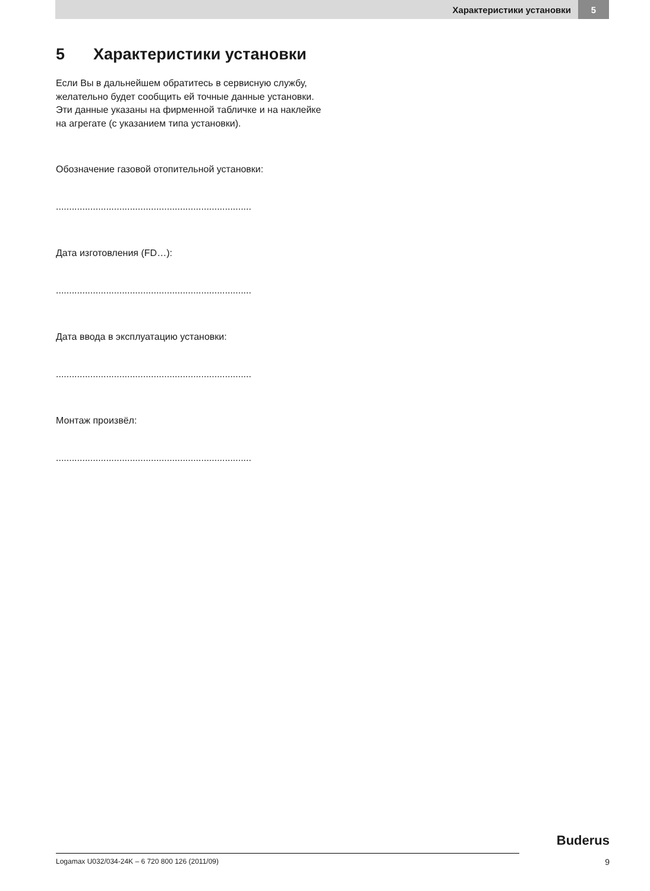Характеристики установки 5
5 Характеристики установки
Если Вы в дальнейшем обратитесь в сервисную службу, желательно будет сообщить ей точные данные установки.
Эти данные указаны на фирменной табличке и на наклейке на агрегате (с указанием типа установки).
Обозначение газовой отопительной установки:
..........................................................................
Дата изготовления (FD…):
..........................................................................
Дата ввода в эксплуатацию установки:
..........................................................................
Монтаж произвёл:
..........................................................................
Buderus
Logamax U032/034-24K – 6 720 800 126 (2011/09) 9